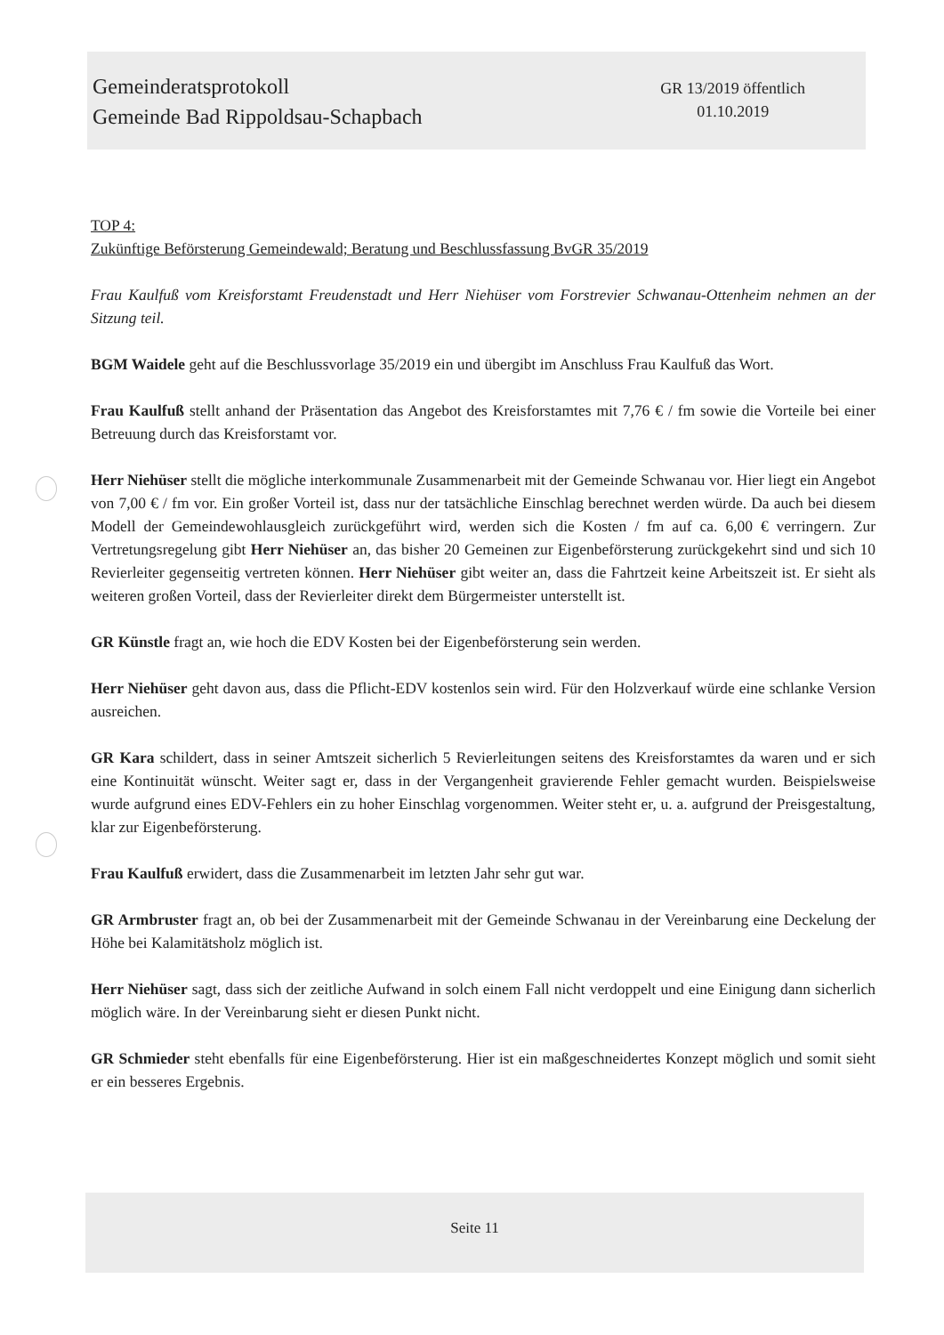Gemeinderatsprotokoll
Gemeinde Bad Rippoldsau-Schapbach
GR 13/2019 öffentlich
01.10.2019
TOP 4:
Zukünftige Beförsterung Gemeindewald; Beratung und Beschlussfassung BvGR 35/2019
Frau Kaulfuß vom Kreisforstamt Freudenstadt und Herr Niehüser vom Forstrevier Schwanau-Ottenheim nehmen an der Sitzung teil.
BGM Waidele geht auf die Beschlussvorlage 35/2019 ein und übergibt im Anschluss Frau Kaulfuß das Wort.
Frau Kaulfuß stellt anhand der Präsentation das Angebot des Kreisforstamtes mit 7,76 € / fm sowie die Vorteile bei einer Betreuung durch das Kreisforstamt vor.
Herr Niehüser stellt die mögliche interkommunale Zusammenarbeit mit der Gemeinde Schwanau vor. Hier liegt ein Angebot von 7,00 € / fm vor. Ein großer Vorteil ist, dass nur der tatsächliche Einschlag berechnet werden würde. Da auch bei diesem Modell der Gemeindewohlausgleich zurückgeführt wird, werden sich die Kosten / fm auf ca. 6,00 € verringern. Zur Vertretungsregelung gibt Herr Niehüser an, das bisher 20 Gemeinen zur Eigenbeförsterung zurückgekehrt sind und sich 10 Revierleiter gegenseitig vertreten können. Herr Niehüser gibt weiter an, dass die Fahrtzeit keine Arbeitszeit ist. Er sieht als weiteren großen Vorteil, dass der Revierleiter direkt dem Bürgermeister unterstellt ist.
GR Künstle fragt an, wie hoch die EDV Kosten bei der Eigenbeförsterung sein werden.
Herr Niehüser geht davon aus, dass die Pflicht-EDV kostenlos sein wird. Für den Holzverkauf würde eine schlanke Version ausreichen.
GR Kara schildert, dass in seiner Amtszeit sicherlich 5 Revierleitungen seitens des Kreisforstamtes da waren und er sich eine Kontinuität wünscht. Weiter sagt er, dass in der Vergangenheit gravierende Fehler gemacht wurden. Beispielsweise wurde aufgrund eines EDV-Fehlers ein zu hoher Einschlag vorgenommen. Weiter steht er, u. a. aufgrund der Preisgestaltung, klar zur Eigenbeförsterung.
Frau Kaulfuß erwidert, dass die Zusammenarbeit im letzten Jahr sehr gut war.
GR Armbruster fragt an, ob bei der Zusammenarbeit mit der Gemeinde Schwanau in der Vereinbarung eine Deckelung der Höhe bei Kalamitätsholz möglich ist.
Herr Niehüser sagt, dass sich der zeitliche Aufwand in solch einem Fall nicht verdoppelt und eine Einigung dann sicherlich möglich wäre. In der Vereinbarung sieht er diesen Punkt nicht.
GR Schmieder steht ebenfalls für eine Eigenbeförsterung. Hier ist ein maßgeschneidertes Konzept möglich und somit sieht er ein besseres Ergebnis.
Seite 11